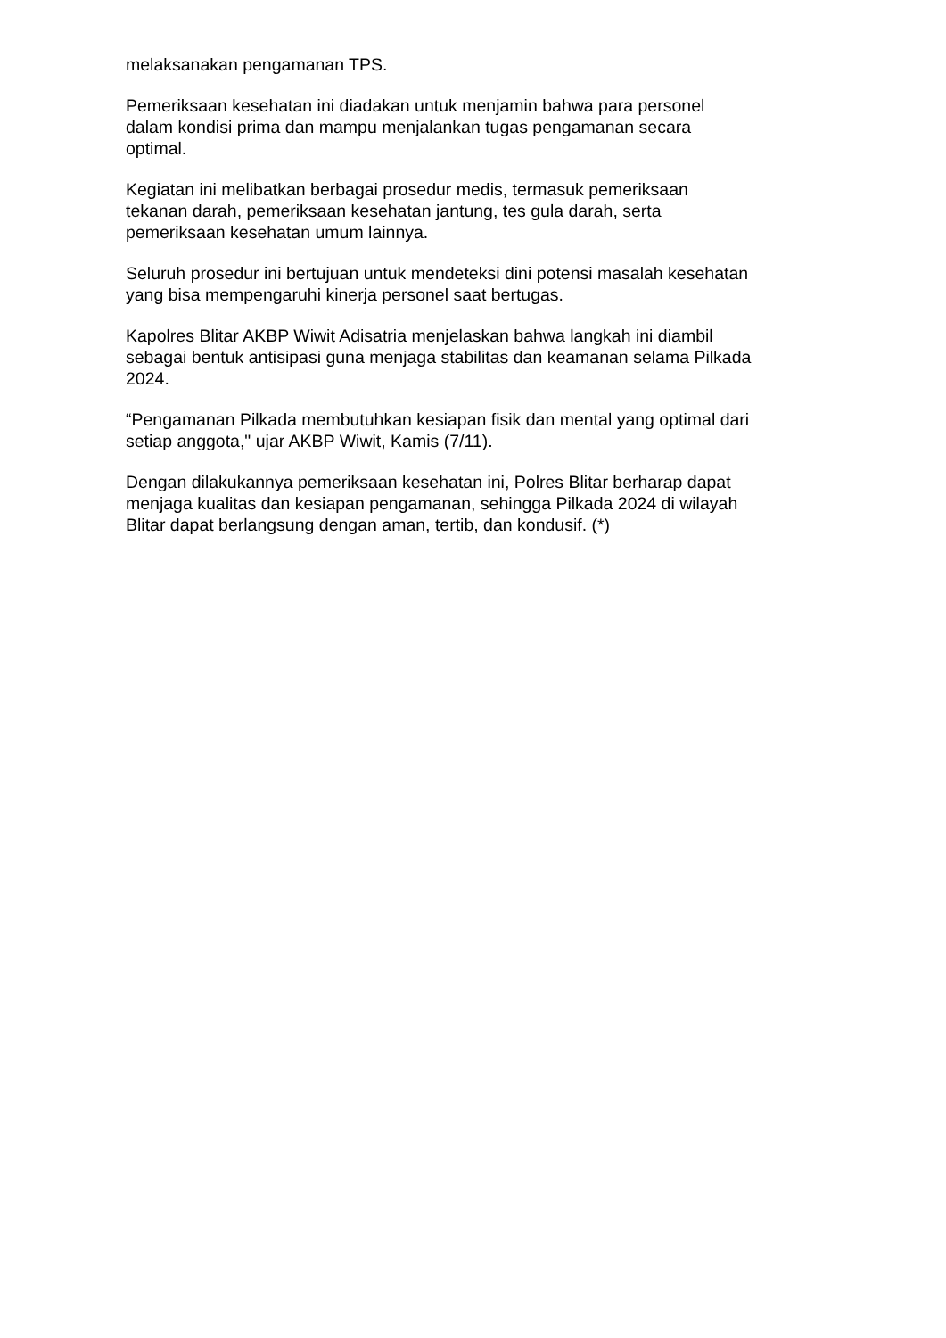melaksanakan pengamanan TPS.
Pemeriksaan kesehatan ini diadakan untuk menjamin bahwa para personel
dalam kondisi prima dan mampu menjalankan tugas pengamanan secara
optimal.
Kegiatan ini melibatkan berbagai prosedur medis, termasuk pemeriksaan
tekanan darah, pemeriksaan kesehatan jantung, tes gula darah, serta
pemeriksaan kesehatan umum lainnya.
Seluruh prosedur ini bertujuan untuk mendeteksi dini potensi masalah kesehatan
yang bisa mempengaruhi kinerja personel saat bertugas.
Kapolres Blitar AKBP Wiwit Adisatria menjelaskan bahwa langkah ini diambil
sebagai bentuk antisipasi guna menjaga stabilitas dan keamanan selama Pilkada
2024.
“Pengamanan Pilkada membutuhkan kesiapan fisik dan mental yang optimal dari
setiap anggota," ujar AKBP Wiwit, Kamis (7/11).
Dengan dilakukannya pemeriksaan kesehatan ini, Polres Blitar berharap dapat
menjaga kualitas dan kesiapan pengamanan, sehingga Pilkada 2024 di wilayah
Blitar dapat berlangsung dengan aman, tertib, dan kondusif. (*)